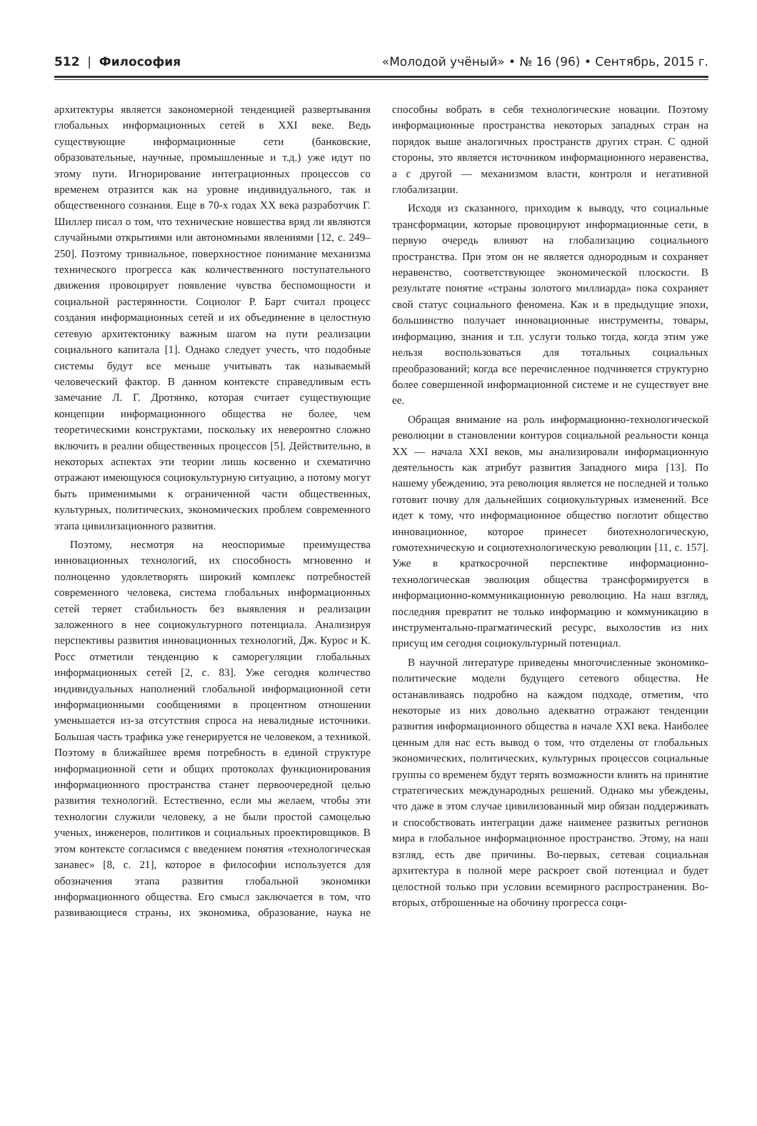512 | Философия «Молодой учёный» • № 16 (96) • Сентябрь, 2015 г.
архитектуры является закономерной тенденцией развертывания глобальных информационных сетей в XXI веке. Ведь существующие информационные сети (банковские, образовательные, научные, промышленные и т.д.) уже идут по этому пути. Игнорирование интеграционных процессов со временем отразится как на уровне индивидуального, так и общественного сознания. Еще в 70-х годах XX века разработчик Г. Шиллер писал о том, что технические новшества вряд ли являются случайными открытиями или автономными явлениями [12, с. 249–250]. Поэтому тривиальное, поверхностное понимание механизма технического прогресса как количественного поступательного движения провоцирует появление чувства беспомощности и социальной растерянности. Социолог Р. Барт считал процесс создания информационных сетей и их объединение в целостную сетевую архитектонику важным шагом на пути реализации социального капитала [1]. Однако следует учесть, что подобные системы будут все меньше учитывать так называемый человеческий фактор. В данном контексте справедливым есть замечание Л. Г. Дротянко, которая считает существующие концепции информационного общества не более, чем теоретическими конструктами, поскольку их невероятно сложно включить в реалии общественных процессов [5]. Действительно, в некоторых аспектах эти теории лишь косвенно и схематично отражают имеющуюся социокультурную ситуацию, а потому могут быть применимыми к ограниченной части общественных, культурных, политических, экономических проблем современного этапа цивилизационного развития.
Поэтому, несмотря на неоспоримые преимущества инновационных технологий, их способность мгновенно и полноценно удовлетворять широкий комплекс потребностей современного человека, система глобальных информационных сетей теряет стабильность без выявления и реализации заложенного в нее социокультурного потенциала. Анализируя перспективы развития инновационных технологий, Дж. Курос и К. Росс отметили тенденцию к саморегуляции глобальных информационных сетей [2, с. 83]. Уже сегодня количество индивидуальных наполнений глобальной информационной сети информационными сообщениями в процентном отношении уменьшается из-за отсутствия спроса на невалидные источники. Большая часть трафика уже генерируется не человеком, а техникой. Поэтому в ближайшее время потребность в единой структуре информационной сети и общих протоколах функционирования информационного пространства станет первоочередной целью развития технологий. Естественно, если мы желаем, чтобы эти технологии служили человеку, а не были простой самоцелью ученых, инженеров, политиков и социальных проектировщиков. В этом контексте согласимся с введением понятия «технологическая занавес» [8, с. 21], которое в философии используется для обозначения этапа развития глобальной экономики информационного общества. Его смысл заключается в том, что развивающиеся страны, их экономика, образование, наука не способны вобрать в себя технологические новации. Поэтому информационные пространства некоторых западных стран на порядок выше аналогичных пространств других стран. С одной стороны, это является источником информационного неравенства, а с другой — механизмом власти, контроля и негативной глобализации.
Исходя из сказанного, приходим к выводу, что социальные трансформации, которые провоцируют информационные сети, в первую очередь влияют на глобализацию социального пространства. При этом он не является однородным и сохраняет неравенство, соответствующее экономической плоскости. В результате понятие «страны золотого миллиарда» пока сохраняет свой статус социального феномена. Как и в предыдущие эпохи, большинство получает инновационные инструменты, товары, информацию, знания и т.п. услуги только тогда, когда этим уже нельзя воспользоваться для тотальных социальных преобразований; когда все перечисленное подчиняется структурно более совершенной информационной системе и не существует вне ее.
Обращая внимание на роль информационно-технологической революции в становлении контуров социальной реальности конца XX — начала XXI веков, мы анализировали информационную деятельность как атрибут развития Западного мира [13]. По нашему убеждению, эта революция является не последней и только готовит почву для дальнейших социокультурных изменений. Все идет к тому, что информационное общество поглотит общество инновационное, которое принесет биотехнологическую, гомотехническую и социотехнологическую революции [11, с. 157]. Уже в краткосрочной перспективе информационно-технологическая эволюция общества трансформируется в информационно-коммуникационную революцию. На наш взгляд, последняя превратит не только информацию и коммуникацию в инструментально-прагматический ресурс, выхолостив из них присущ им сегодня социокультурный потенциал.
В научной литературе приведены многочисленные экономико-политические модели будущего сетевого общества. Не останавливаясь подробно на каждом подходе, отметим, что некоторые из них довольно адекватно отражают тенденции развития информационного общества в начале XXI века. Наиболее ценным для нас есть вывод о том, что отделены от глобальных экономических, политических, культурных процессов социальные группы со временем будут терять возможности влиять на принятие стратегических международных решений. Однако мы убеждены, что даже в этом случае цивилизованный мир обязан поддерживать и способствовать интеграции даже наименее развитых регионов мира в глобальное информационное пространство. Этому, на наш взгляд, есть две причины. Во-первых, сетевая социальная архитектура в полной мере раскроет свой потенциал и будет целостной только при условии всемирного распространения. Во-вторых, отброшенные на обочину прогресса соци-